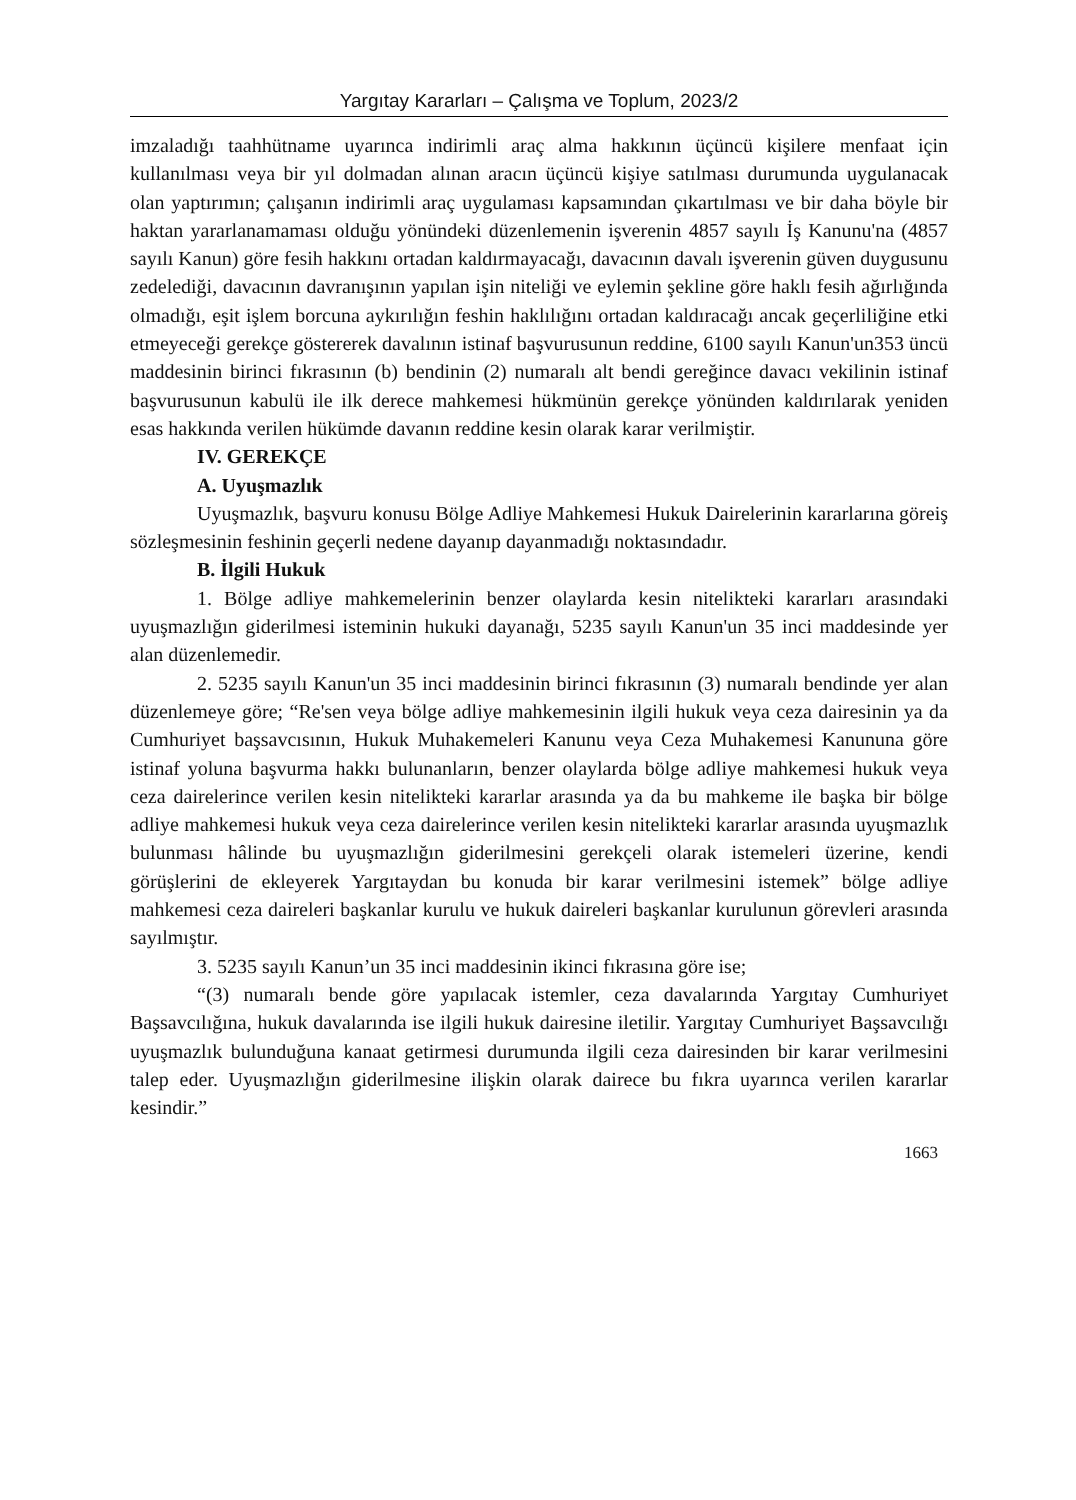Yargıtay Kararları – Çalışma ve Toplum, 2023/2
imzaladığı taahhütname uyarınca indirimli araç alma hakkının üçüncü kişilere menfaat için kullanılması veya bir yıl dolmadan alınan aracın üçüncü kişiye satılması durumunda uygulanacak olan yaptırımın; çalışanın indirimli araç uygulaması kapsamından çıkartılması ve bir daha böyle bir haktan yararlanamaması olduğu yönündeki düzenlemenin işverenin 4857 sayılı İş Kanunu'na (4857 sayılı Kanun) göre fesih hakkını ortadan kaldırmayacağı, davacının davalı işverenin güven duygusunu zedelediği, davacının davranışının yapılan işin niteliği ve eylemin şekline göre haklı fesih ağırlığında olmadığı, eşit işlem borcuna aykırılığın feshin haklılığını ortadan kaldıracağı ancak geçerliliğine etki etmeyeceği gerekçe göstererek davalının istinaf başvurusunun reddine, 6100 sayılı Kanun'un353 üncü maddesinin birinci fıkrasının (b) bendinin (2) numaralı alt bendi gereğince davacı vekilinin istinaf başvurusunun kabulü ile ilk derece mahkemesi hükmünün gerekçe yönünden kaldırılarak yeniden esas hakkında verilen hükümde davanın reddine kesin olarak karar verilmiştir.
IV. GEREKÇE
A. Uyuşmazlık
Uyuşmazlık, başvuru konusu Bölge Adliye Mahkemesi Hukuk Dairelerinin kararlarına göreiş sözleşmesinin feshinin geçerli nedene dayanıp dayanmadığı noktasındadır.
B. İlgili Hukuk
1. Bölge adliye mahkemelerinin benzer olaylarda kesin nitelikteki kararları arasındaki uyuşmazlığın giderilmesi isteminin hukuki dayanağı, 5235 sayılı Kanun'un 35 inci maddesinde yer alan düzenlemedir.
2. 5235 sayılı Kanun'un 35 inci maddesinin birinci fıkrasının (3) numaralı bendinde yer alan düzenlemeye göre; “Re'sen veya bölge adliye mahkemesinin ilgili hukuk veya ceza dairesinin ya da Cumhuriyet başsavcısının, Hukuk Muhakemeleri Kanunu veya Ceza Muhakemesi Kanununa göre istinaf yoluna başvurma hakkı bulunanların, benzer olaylarda bölge adliye mahkemesi hukuk veya ceza dairelerince verilen kesin nitelikteki kararlar arasında ya da bu mahkeme ile başka bir bölge adliye mahkemesi hukuk veya ceza dairelerince verilen kesin nitelikteki kararlar arasında uyuşmazlık bulunması hâlinde bu uyuşmazlığın giderilmesini gerekçeli olarak istemeleri üzerine, kendi görüşlerini de ekleyerek Yargıtaydan bu konuda bir karar verilmesini istemek” bölge adliye mahkemesi ceza daireleri başkanlar kurulu ve hukuk daireleri başkanlar kurulunun görevleri arasında sayılmıştır.
3. 5235 sayılı Kanun’un 35 inci maddesinin ikinci fıkrasına göre ise;
“(3) numaralı bende göre yapılacak istemler, ceza davalarında Yargıtay Cumhuriyet Başsavcılığına, hukuk davalarında ise ilgili hukuk dairesine iletilir. Yargıtay Cumhuriyet Başsavcılığı uyuşmazlık bulunduğuna kanaat getirmesi durumunda ilgili ceza dairesinden bir karar verilmesini talep eder. Uyuşmazlığın giderilmesine ilişkin olarak dairece bu fıkra uyarınca verilen kararlar kesindir.”
1663